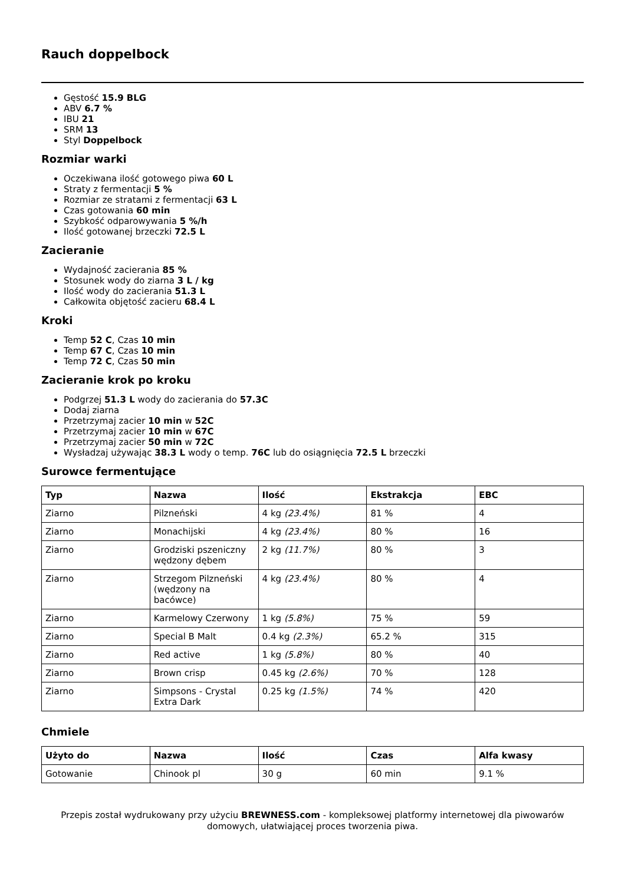Rauch doppelbock
Gęstość 15.9 BLG
ABV 6.7 %
IBU 21
SRM 13
Styl Doppelbock
Rozmiar warki
Oczekiwana ilość gotowego piwa 60 L
Straty z fermentacji 5 %
Rozmiar ze stratami z fermentacji 63 L
Czas gotowania 60 min
Szybkość odparowywania 5 %/h
Ilość gotowanej brzeczki 72.5 L
Zacieranie
Wydajność zacierania 85 %
Stosunek wody do ziarna 3 L / kg
Ilość wody do zacierania 51.3 L
Całkowita objętość zacieru 68.4 L
Kroki
Temp 52 C, Czas 10 min
Temp 67 C, Czas 10 min
Temp 72 C, Czas 50 min
Zacieranie krok po kroku
Podgrzej 51.3 L wody do zacierania do 57.3C
Dodaj ziarna
Przetrzymaj zacier 10 min w 52C
Przetrzymaj zacier 10 min w 67C
Przetrzymaj zacier 50 min w 72C
Wysładzaj używając 38.3 L wody o temp. 76C lub do osiągnięcia 72.5 L brzeczki
Surowce fermentujące
| Typ | Nazwa | Ilość | Ekstrakcja | EBC |
| --- | --- | --- | --- | --- |
| Ziarno | Pilzneński | 4 kg (23.4%) | 81 % | 4 |
| Ziarno | Monachijski | 4 kg (23.4%) | 80 % | 16 |
| Ziarno | Grodziski pszeniczny wędzony dębem | 2 kg (11.7%) | 80 % | 3 |
| Ziarno | Strzegom Pilzneński (wędzony na bacówce) | 4 kg (23.4%) | 80 % | 4 |
| Ziarno | Karmelowy Czerwony | 1 kg (5.8%) | 75 % | 59 |
| Ziarno | Special B Malt | 0.4 kg (2.3%) | 65.2 % | 315 |
| Ziarno | Red active | 1 kg (5.8%) | 80 % | 40 |
| Ziarno | Brown crisp | 0.45 kg (2.6%) | 70 % | 128 |
| Ziarno | Simpsons - Crystal Extra Dark | 0.25 kg (1.5%) | 74 % | 420 |
Chmiele
| Użyto do | Nazwa | Ilość | Czas | Alfa kwasy |
| --- | --- | --- | --- | --- |
| Gotowanie | Chinook pl | 30 g | 60 min | 9.1 % |
Przepis został wydrukowany przy użyciu BREWNESS.com - kompleksowej platformy internetowej dla piwowarów domowych, ułatwiającej proces tworzenia piwa.